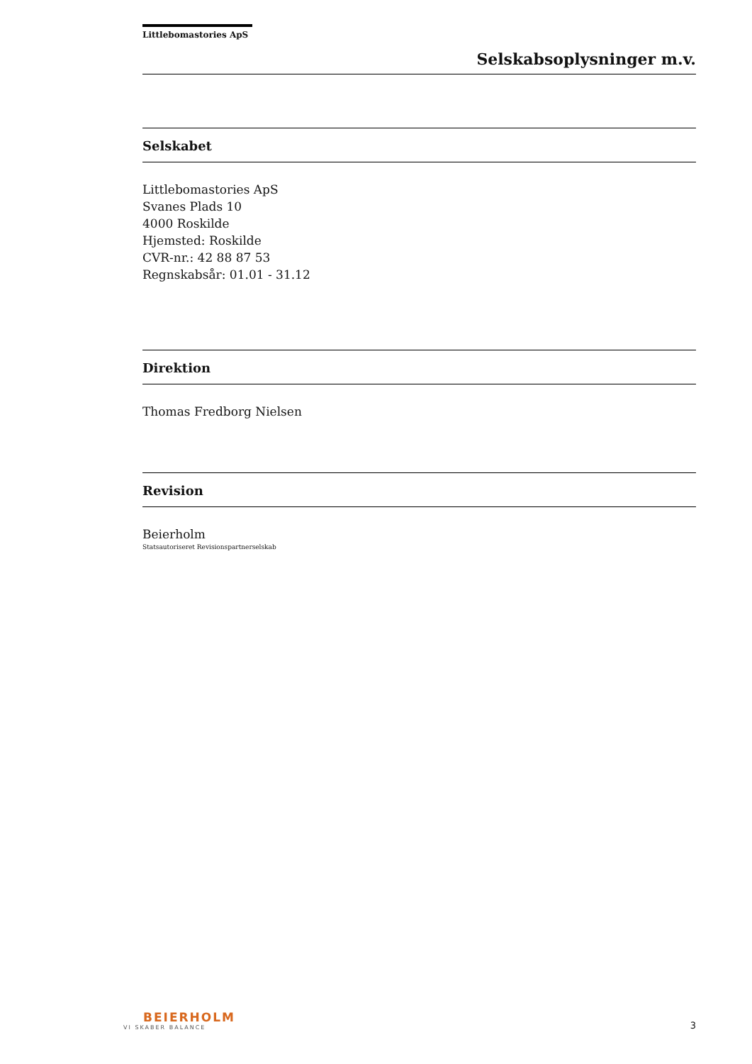Littlebomastories ApS
Selskabsoplysninger m.v.
Selskabet
Littlebomastories ApS
Svanes Plads 10
4000 Roskilde
Hjemsted: Roskilde
CVR-nr.: 42 88 87 53
Regnskabsår: 01.01 - 31.12
Direktion
Thomas Fredborg Nielsen
Revision
Beierholm
Statsautoriseret Revisionspartnerselskab
BEIERHOLM
VI SKABER BALANCE
3